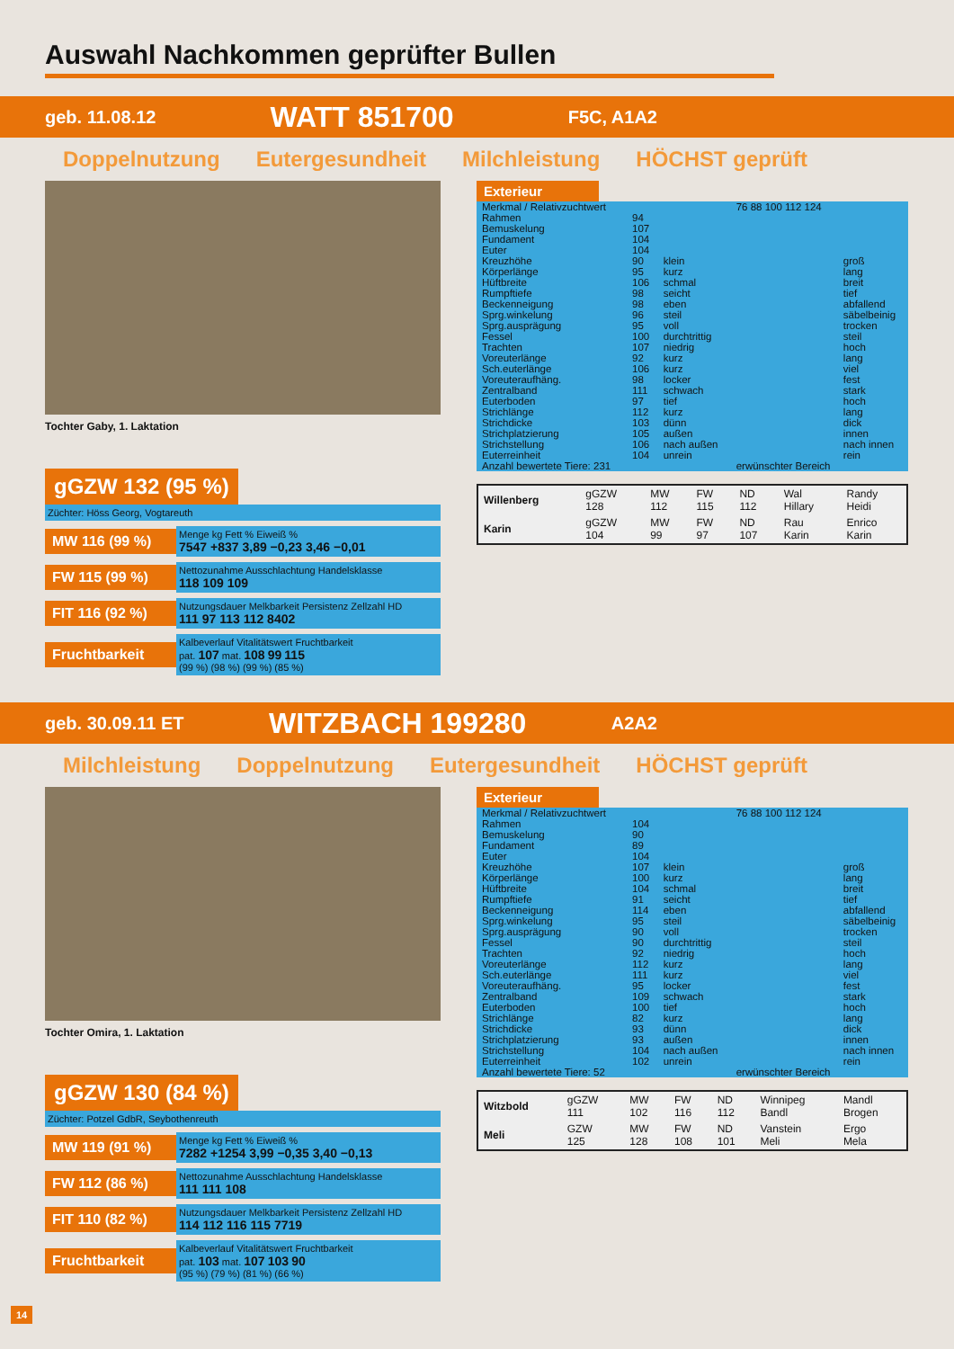Auswahl Nachkommen geprüfter Bullen
geb. 11.08.12 WATT 851700 F5C, A1A2
Doppelnutzung Eutergesundheit Milchleistung HÖCHST geprüft
Tochter Gaby, 1. Laktation
gGZW 132 (95 %)
Züchter: Höss Georg, Vogtareuth
MW 116 (99 %)
Menge kg Fett % Eiweiß %
7547 +837 3,89 −0,23 3,46 −0,01
FW 115 (99 %)
Nettozunahme Ausschlachtung Handelsklasse
118 109 109
FIT 116 (92 %)
Nutzungsdauer Melkbarkeit Persistenz Zellzahl HD
111 97 113 112 8402
Fruchtbarkeit
Kalbeverlauf Vitalitätswert Fruchtbarkeit
pat. 107 mat. 108 99 115
(99 %) (98 %) (99 %) (85 %)
Exterieur
| Merkmal / Relativzuchtwert | | | 76 88 100 112 124 | |
| --- | --- | --- | --- | --- |
| Rahmen | 94 | | | |
| Bemuskelung | 107 | | | |
| Fundament | 104 | | | |
| Euter | 104 | | | |
| Kreuzhöhe | 90 | klein | | groß |
| Körperlänge | 95 | kurz | | lang |
| Hüftbreite | 106 | schmal | | breit |
| Rumpftiefe | 98 | seicht | | tief |
| Beckenneigung | 98 | eben | | abfallend |
| Sprg.winkelung | 96 | steil | | säbelbeinig |
| Sprg.ausprägung | 95 | voll | | trocken |
| Fessel | 100 | durchtrittig | | steil |
| Trachten | 107 | niedrig | | hoch |
| Voreuterlänge | 92 | kurz | | lang |
| Sch.euterlänge | 106 | kurz | | viel |
| Voreuteraufhäng. | 98 | locker | | fest |
| Zentralband | 111 | schwach | | stark |
| Euterboden | 97 | tief | | hoch |
| Strichlänge | 112 | kurz | | lang |
| Strichdicke | 103 | dünn | | dick |
| Strichplatzierung | 105 | außen | | innen |
| Strichstellung | 106 | nach außen | | nach innen |
| Euterreinheit | 104 | unrein | | rein |
| Anzahl bewertete Tiere: 231 | | | erwünschter Bereich | |
| Willenberg | gGZW 128 | MW 112 | FW 115 | ND 112 | Wal Hillary | Randy Heidi |
| Karin | gGZW 104 | MW 99 | FW 97 | ND 107 | Rau Karin | Enrico Karin |
geb. 30.09.11 ET WITZBACH 199280 A2A2
Milchleistung Doppelnutzung Eutergesundheit HÖCHST geprüft
Tochter Omira, 1. Laktation
gGZW 130 (84 %)
Züchter: Potzel GdbR, Seybothenreuth
MW 119 (91 %)
Menge kg Fett % Eiweiß %
7282 +1254 3,99 −0,35 3,40 −0,13
FW 112 (86 %)
Nettozunahme Ausschlachtung Handelsklasse
111 111 108
FIT 110 (82 %)
Nutzungsdauer Melkbarkeit Persistenz Zellzahl HD
114 112 116 115 7719
Fruchtbarkeit
Kalbeverlauf Vitalitätswert Fruchtbarkeit
pat. 103 mat. 107 103 90
(95 %) (79 %) (81 %) (66 %)
Exterieur
| Merkmal / Relativzuchtwert | | | 76 88 100 112 124 | |
| --- | --- | --- | --- | --- |
| Rahmen | 104 | | | |
| Bemuskelung | 90 | | | |
| Fundament | 89 | | | |
| Euter | 104 | | | |
| Kreuzhöhe | 107 | klein | | groß |
| Körperlänge | 100 | kurz | | lang |
| Hüftbreite | 104 | schmal | | breit |
| Rumpftiefe | 91 | seicht | | tief |
| Beckenneigung | 114 | eben | | abfallend |
| Sprg.winkelung | 95 | steil | | säbelbeinig |
| Sprg.ausprägung | 90 | voll | | trocken |
| Fessel | 90 | durchtrittig | | steil |
| Trachten | 92 | niedrig | | hoch |
| Voreuterlänge | 112 | kurz | | lang |
| Sch.euterlänge | 111 | kurz | | viel |
| Voreuteraufhäng. | 95 | locker | | fest |
| Zentralband | 109 | schwach | | stark |
| Euterboden | 100 | tief | | hoch |
| Strichlänge | 82 | kurz | | lang |
| Strichdicke | 93 | dünn | | dick |
| Strichplatzierung | 93 | außen | | innen |
| Strichstellung | 104 | nach außen | | nach innen |
| Euterreinheit | 102 | unrein | | rein |
| Anzahl bewertete Tiere: 52 | | | erwünschter Bereich | |
| Witzbold | gGZW 111 | MW 102 | FW 116 | ND 112 | Winnipeg Bandl | Mandl Brogen |
| Meli | GZW 125 | MW 128 | FW 108 | ND 101 | Vanstein Meli | Ergo Mela |
14